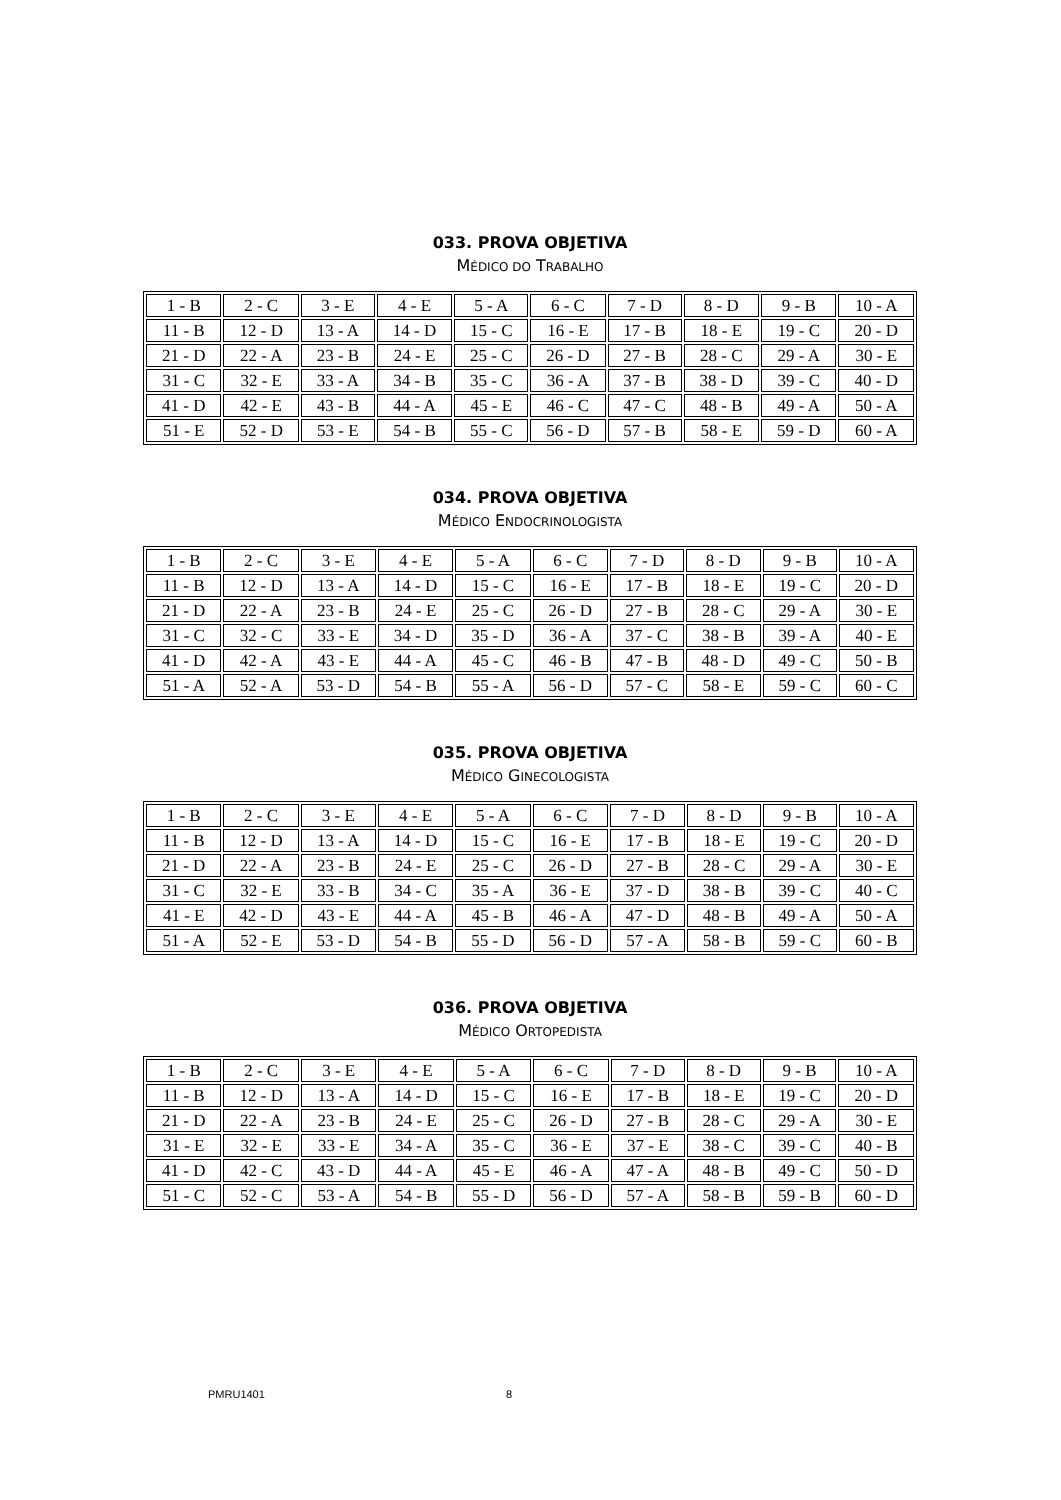033. PROVA OBJETIVA
MÉDICO DO TRABALHO
| 1 - B | 2 - C | 3 - E | 4 - E | 5 - A | 6 - C | 7 - D | 8 - D | 9 - B | 10 - A |
| 11 - B | 12 - D | 13 - A | 14 - D | 15 - C | 16 - E | 17 - B | 18 - E | 19 - C | 20 - D |
| 21 - D | 22 - A | 23 - B | 24 - E | 25 - C | 26 - D | 27 - B | 28 - C | 29 - A | 30 - E |
| 31 - C | 32 - E | 33 - A | 34 - B | 35 - C | 36 - A | 37 - B | 38 - D | 39 - C | 40 - D |
| 41 - D | 42 - E | 43 - B | 44 - A | 45 - E | 46 - C | 47 - C | 48 - B | 49 - A | 50 - A |
| 51 - E | 52 - D | 53 - E | 54 - B | 55 - C | 56 - D | 57 - B | 58 - E | 59 - D | 60 - A |
034. PROVA OBJETIVA
MÉDICO ENDOCRINOLOGISTA
| 1 - B | 2 - C | 3 - E | 4 - E | 5 - A | 6 - C | 7 - D | 8 - D | 9 - B | 10 - A |
| 11 - B | 12 - D | 13 - A | 14 - D | 15 - C | 16 - E | 17 - B | 18 - E | 19 - C | 20 - D |
| 21 - D | 22 - A | 23 - B | 24 - E | 25 - C | 26 - D | 27 - B | 28 - C | 29 - A | 30 - E |
| 31 - C | 32 - C | 33 - E | 34 - D | 35 - D | 36 - A | 37 - C | 38 - B | 39 - A | 40 - E |
| 41 - D | 42 - A | 43 - E | 44 - A | 45 - C | 46 - B | 47 - B | 48 - D | 49 - C | 50 - B |
| 51 - A | 52 - A | 53 - D | 54 - B | 55 - A | 56 - D | 57 - C | 58 - E | 59 - C | 60 - C |
035. PROVA OBJETIVA
MÉDICO GINECOLOGISTA
| 1 - B | 2 - C | 3 - E | 4 - E | 5 - A | 6 - C | 7 - D | 8 - D | 9 - B | 10 - A |
| 11 - B | 12 - D | 13 - A | 14 - D | 15 - C | 16 - E | 17 - B | 18 - E | 19 - C | 20 - D |
| 21 - D | 22 - A | 23 - B | 24 - E | 25 - C | 26 - D | 27 - B | 28 - C | 29 - A | 30 - E |
| 31 - C | 32 - E | 33 - B | 34 - C | 35 - A | 36 - E | 37 - D | 38 - B | 39 - C | 40 - C |
| 41 - E | 42 - D | 43 - E | 44 - A | 45 - B | 46 - A | 47 - D | 48 - B | 49 - A | 50 - A |
| 51 - A | 52 - E | 53 - D | 54 - B | 55 - D | 56 - D | 57 - A | 58 - B | 59 - C | 60 - B |
036. PROVA OBJETIVA
MÉDICO ORTOPEDISTA
| 1 - B | 2 - C | 3 - E | 4 - E | 5 - A | 6 - C | 7 - D | 8 - D | 9 - B | 10 - A |
| 11 - B | 12 - D | 13 - A | 14 - D | 15 - C | 16 - E | 17 - B | 18 - E | 19 - C | 20 - D |
| 21 - D | 22 - A | 23 - B | 24 - E | 25 - C | 26 - D | 27 - B | 28 - C | 29 - A | 30 - E |
| 31 - E | 32 - E | 33 - E | 34 - A | 35 - C | 36 - E | 37 - E | 38 - C | 39 - C | 40 - B |
| 41 - D | 42 - C | 43 - D | 44 - A | 45 - E | 46 - A | 47 - A | 48 - B | 49 - C | 50 - D |
| 51 - C | 52 - C | 53 - A | 54 - B | 55 - D | 56 - D | 57 - A | 58 - B | 59 - B | 60 - D |
PMRU1401 8